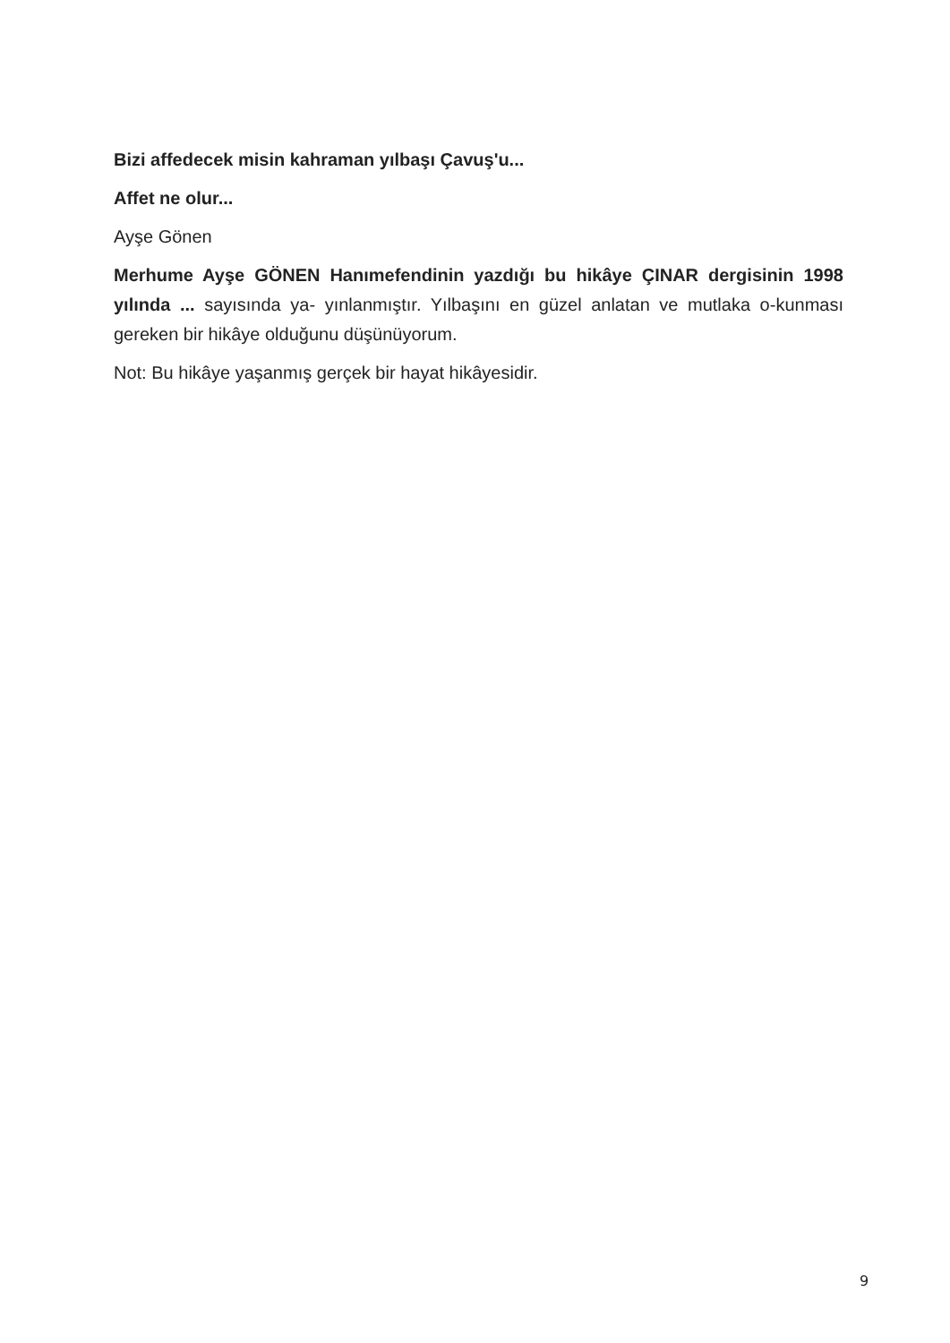Bizi affedecek misin kahraman yılbaşı Çavuş'u...
Affet ne olur...
Ayşe Gönen
Merhume Ayşe GÖNEN Hanımefendinin yazdığı bu hikâye ÇINAR dergisinin 1998 yılında ... sayısında ya- yınlanmıştır. Yılbaşını en güzel anlatan ve mutlaka o-kunması gereken bir hikâye olduğunu düşünüyorum.
Not: Bu hikâye yaşanmış gerçek bir hayat hikâyesidir.
9